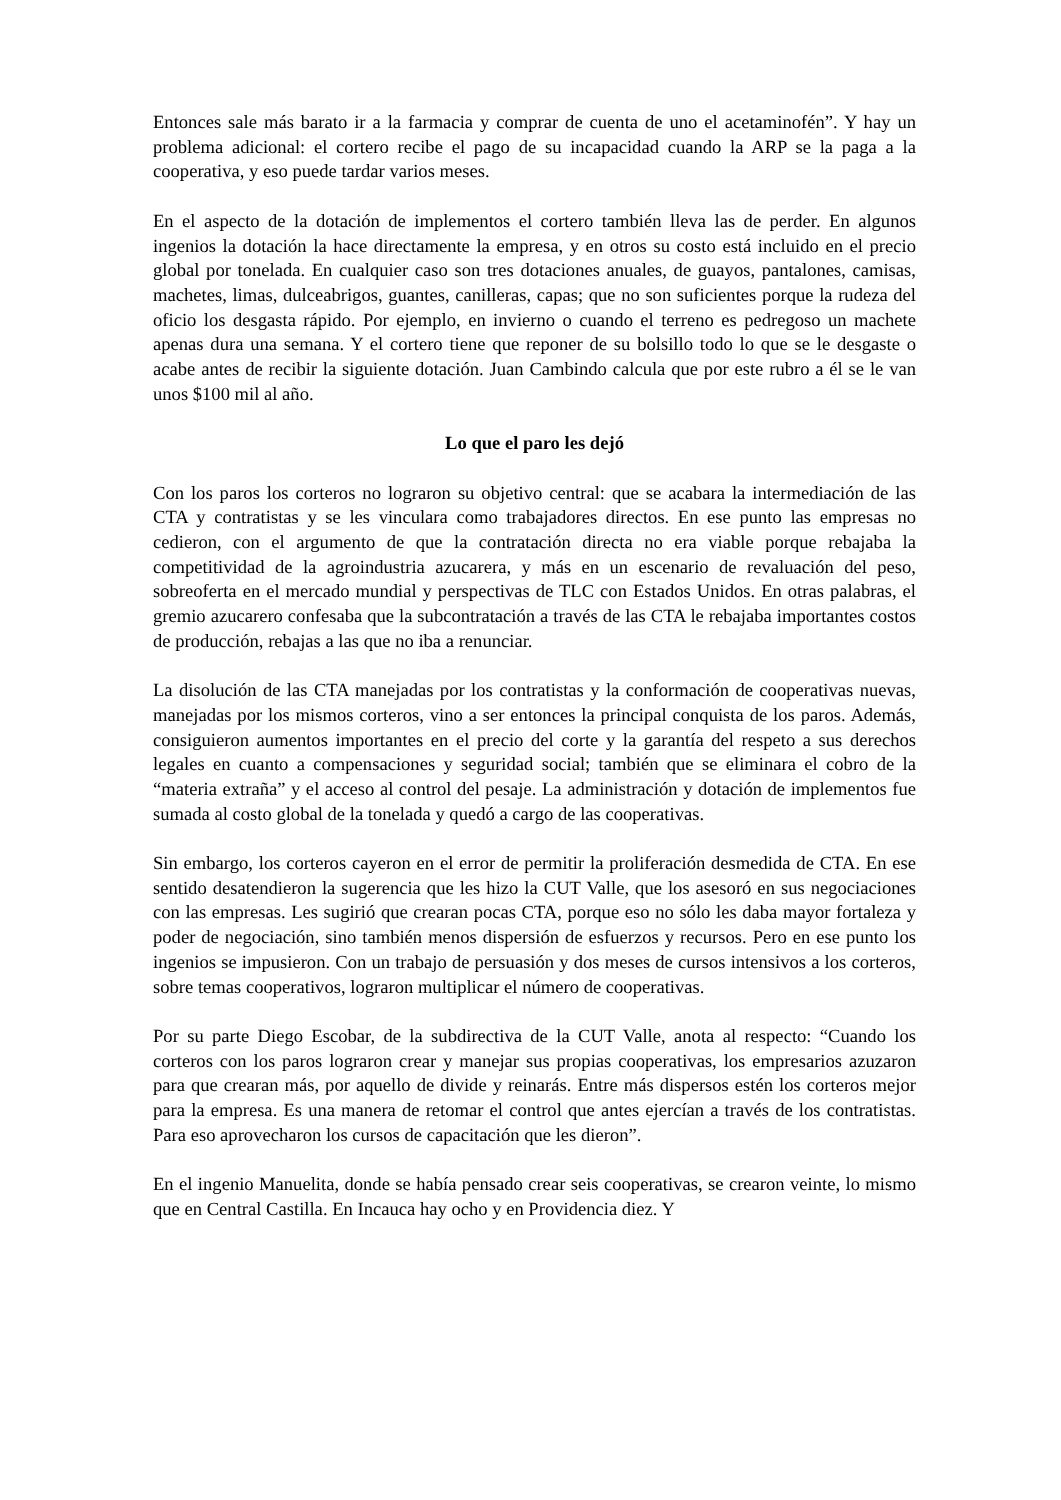Entonces sale más barato ir a la farmacia y comprar de cuenta de uno el acetaminofén”. Y hay un problema adicional: el cortero recibe el pago de su incapacidad cuando la ARP se la paga a la cooperativa, y eso puede tardar varios meses.
En el aspecto de la dotación de implementos el cortero también lleva las de perder. En algunos ingenios la dotación la hace directamente la empresa, y en otros su costo está incluido en el precio global por tonelada. En cualquier caso son tres dotaciones anuales, de guayos, pantalones, camisas, machetes, limas, dulceabrigos, guantes, canilleras, capas; que no son suficientes porque la rudeza del oficio los desgasta rápido. Por ejemplo, en invierno o cuando el terreno es pedregoso un machete apenas dura una semana. Y el cortero tiene que reponer de su bolsillo todo lo que se le desgaste o acabe antes de recibir la siguiente dotación. Juan Cambindo calcula que por este rubro a él se le van unos $100 mil al año.
Lo que el paro les dejó
Con los paros los corteros no lograron su objetivo central: que se acabara la intermediación de las CTA y contratistas y se les vinculara como trabajadores directos. En ese punto las empresas no cedieron, con el argumento de que la contratación directa no era viable porque rebajaba la competitividad de la agroindustria azucarera, y más en un escenario de revaluación del peso, sobreoferta en el mercado mundial y perspectivas de TLC con Estados Unidos. En otras palabras, el gremio azucarero confesaba que la subcontratación a través de las CTA le rebajaba importantes costos de producción, rebajas a las que no iba a renunciar.
La disolución de las CTA manejadas por los contratistas y la conformación de cooperativas nuevas, manejadas por los mismos corteros, vino a ser entonces la principal conquista de los paros. Además, consiguieron aumentos importantes en el precio del corte y la garantía del respeto a sus derechos legales en cuanto a compensaciones y seguridad social; también que se eliminara el cobro de la “materia extraña” y el acceso al control del pesaje. La administración y dotación de implementos fue sumada al costo global de la tonelada y quedó a cargo de las cooperativas.
Sin embargo, los corteros cayeron en el error de permitir la proliferación desmedida de CTA. En ese sentido desatendieron la sugerencia que les hizo la CUT Valle, que los asesoró en sus negociaciones con las empresas. Les sugirió que crearan pocas CTA, porque eso no sólo les daba mayor fortaleza y poder de negociación, sino también menos dispersión de esfuerzos y recursos. Pero en ese punto los ingenios se impusieron. Con un trabajo de persuasión y dos meses de cursos intensivos a los corteros, sobre temas cooperativos, lograron multiplicar el número de cooperativas.
Por su parte Diego Escobar, de la subdirectiva de la CUT Valle, anota al respecto: “Cuando los corteros con los paros lograron crear y manejar sus propias cooperativas, los empresarios azuzaron para que crearan más, por aquello de divide y reinarás. Entre más dispersos estén los corteros mejor para la empresa. Es una manera de retomar el control que antes ejercían a través de los contratistas. Para eso aprovecharon los cursos de capacitación que les dieron”.
En el ingenio Manuelita, donde se había pensado crear seis cooperativas, se crearon veinte, lo mismo que en Central Castilla. En Incauca hay ocho y en Providencia diez. Y